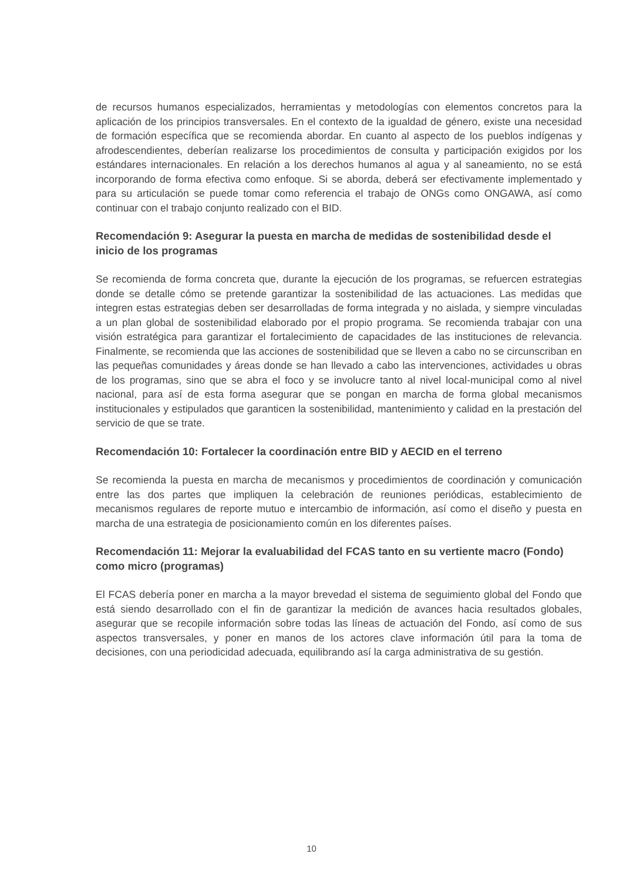de recursos humanos especializados, herramientas y metodologías con elementos concretos para la aplicación de los principios transversales. En el contexto de la igualdad de género, existe una necesidad de formación específica que se recomienda abordar. En cuanto al aspecto de los pueblos indígenas y afrodescendientes, deberían realizarse los procedimientos de consulta y participación exigidos por los estándares internacionales. En relación a los derechos humanos al agua y al saneamiento, no se está incorporando de forma efectiva como enfoque. Si se aborda, deberá ser efectivamente implementado y para su articulación se puede tomar como referencia el trabajo de ONGs como ONGAWA, así como continuar con el trabajo conjunto realizado con el BID.
Recomendación 9: Asegurar la puesta en marcha de medidas de sostenibilidad desde el inicio de los programas
Se recomienda de forma concreta que, durante la ejecución de los programas, se refuercen estrategias donde se detalle cómo se pretende garantizar la sostenibilidad de las actuaciones. Las medidas que integren estas estrategias deben ser desarrolladas de forma integrada y no aislada, y siempre vinculadas a un plan global de sostenibilidad elaborado por el propio programa. Se recomienda trabajar con una visión estratégica para garantizar el fortalecimiento de capacidades de las instituciones de relevancia. Finalmente, se recomienda que las acciones de sostenibilidad que se lleven a cabo no se circunscriban en las pequeñas comunidades y áreas donde se han llevado a cabo las intervenciones, actividades u obras de los programas, sino que se abra el foco y se involucre tanto al nivel local-municipal como al nivel nacional, para así de esta forma asegurar que se pongan en marcha de forma global mecanismos institucionales y estipulados que garanticen la sostenibilidad, mantenimiento y calidad en la prestación del servicio de que se trate.
Recomendación 10: Fortalecer la coordinación entre BID y AECID en el terreno
Se recomienda la puesta en marcha de mecanismos y procedimientos de coordinación y comunicación entre las dos partes que impliquen la celebración de reuniones periódicas, establecimiento de mecanismos regulares de reporte mutuo e intercambio de información, así como el diseño y puesta en marcha de una estrategia de posicionamiento común en los diferentes países.
Recomendación 11: Mejorar la evaluabilidad del FCAS tanto en su vertiente macro (Fondo) como micro (programas)
El FCAS debería poner en marcha a la mayor brevedad el sistema de seguimiento global del Fondo que está siendo desarrollado con el fin de garantizar la medición de avances hacia resultados globales, asegurar que se recopile información sobre todas las líneas de actuación del Fondo, así como de sus aspectos transversales, y poner en manos de los actores clave información útil para la toma de decisiones, con una periodicidad adecuada, equilibrando así la carga administrativa de su gestión.
10